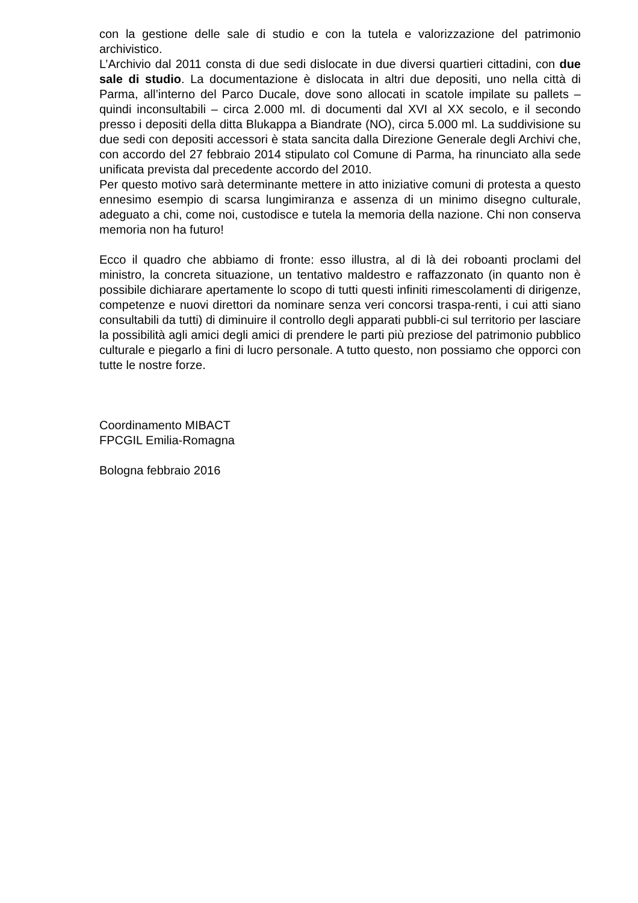con la gestione delle sale di studio e con la tutela e valorizzazione del patrimonio archivistico.
L’Archivio dal 2011 consta di due sedi dislocate in due diversi quartieri cittadini, con due sale di studio. La documentazione è dislocata in altri due depositi, uno nella città di Parma, all’interno del Parco Ducale, dove sono allocati in scatole impilate su pallets – quindi inconsultabili – circa 2.000 ml. di documenti dal XVI al XX secolo, e il secondo presso i depositi della ditta Blukappa a Biandrate (NO), circa 5.000 ml. La suddivisione su due sedi con depositi accessori è stata sancita dalla Direzione Generale degli Archivi che, con accordo del 27 febbraio 2014 stipulato col Comune di Parma, ha rinunciato alla sede unificata prevista dal precedente accordo del 2010.
Per questo motivo sarà determinante mettere in atto iniziative comuni di protesta a questo ennesimo esempio di scarsa lungimiranza e assenza di un minimo disegno culturale, adeguato a chi, come noi, custodisce e tutela la memoria della nazione. Chi non conserva memoria non ha futuro!
Ecco il quadro che abbiamo di fronte: esso illustra, al di là dei roboanti proclami del ministro, la concreta situazione, un tentativo maldestro e raffazzonato (in quanto non è possibile dichiarare apertamente lo scopo di tutti questi infiniti rimescolamenti di dirigenze, competenze e nuovi direttori da nominare senza veri concorsi traspa-renti, i cui atti siano consultabili da tutti) di diminuire il controllo degli apparati pubbli-ci sul territorio per lasciare la possibilità agli amici degli amici di prendere le parti più preziose del patrimonio pubblico culturale e piegarlo a fini di lucro personale. A tutto questo, non possiamo che opporci con tutte le nostre forze.
Coordinamento MIBACT
FPCGIL Emilia-Romagna
Bologna febbraio 2016